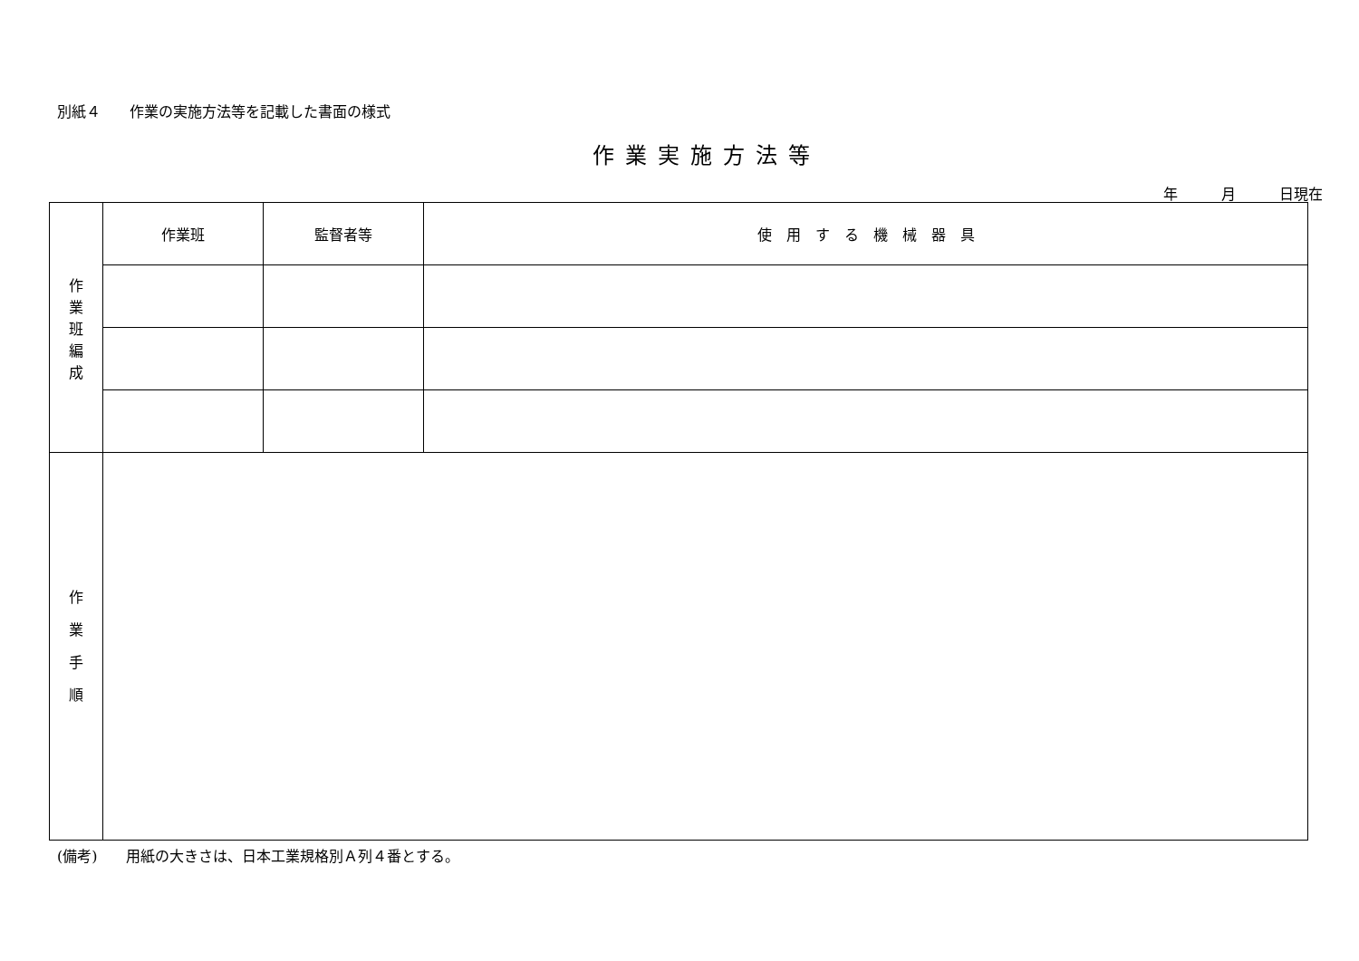別紙４　　作業の実施方法等を記載した書面の様式
作業実施方法等
年　　　月　　　日現在
| 作 業 班 編 成 | 作業班 | 監督者等 | 使 用 す る 機 械 器 具 |
| 作 業 手 順 | | | |
(備考)　　用紙の大きさは、日本工業規格別Ａ列４番とする。